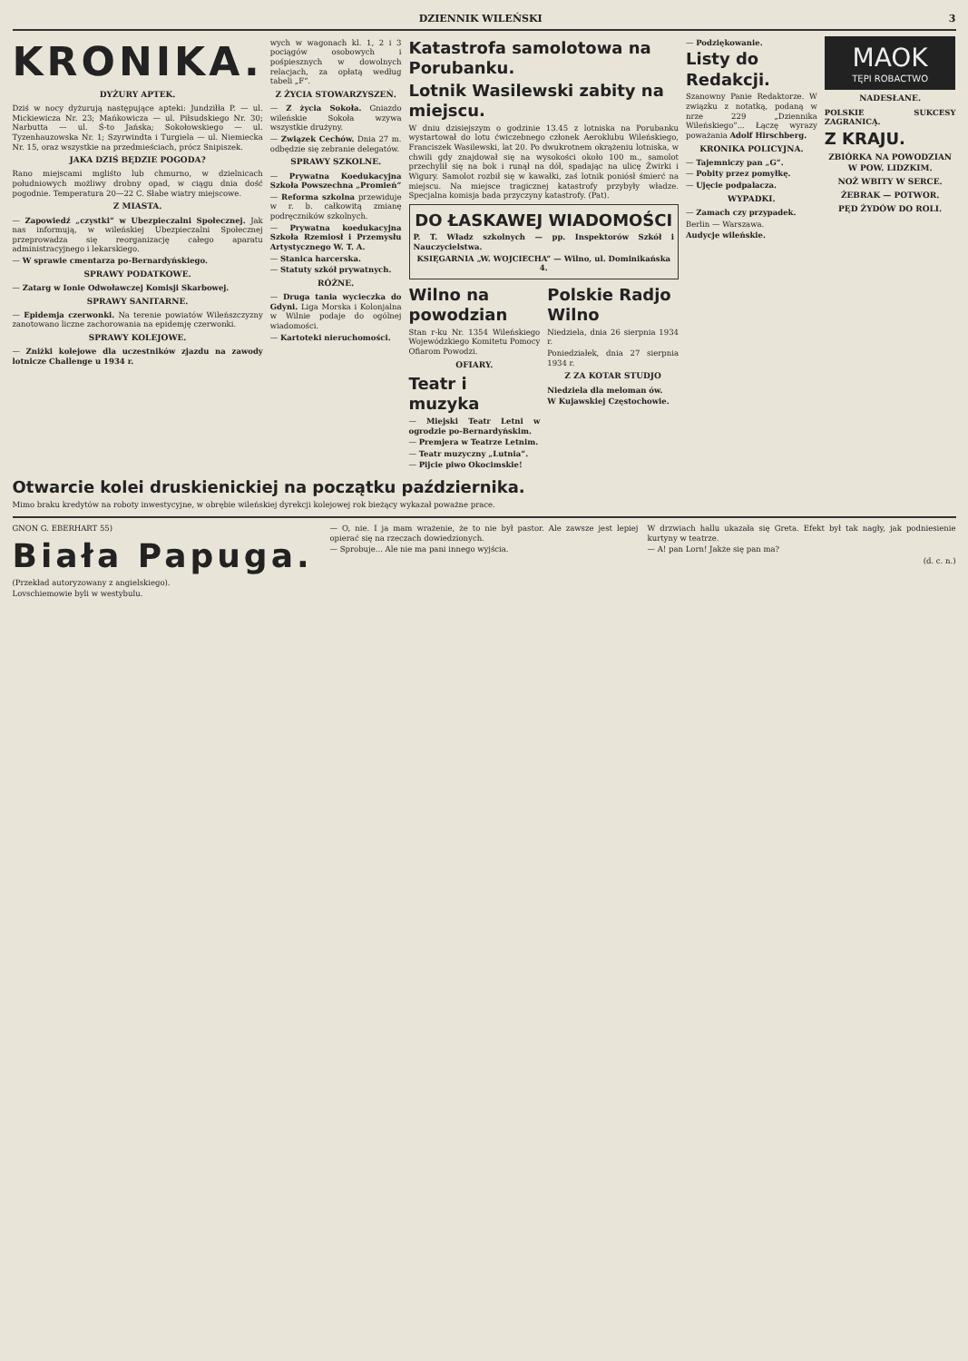DZIENNIK WILEŃSKI 3
KRONIKA.
DYŻURY APTEK.
Dziś w nocy dyżurują następujące apteki: Jundziłła P. — ul. Mickiewicza Nr. 23; Mańkowicza — ul. Piłsudskiego Nr. 30; Narbutta — ul. Ś-to Jańska; Sokołowskiego — ul. Tyzenhauzowska Nr. 1; Szyrwindta i Turgiela — ul. Niemiecka Nr. 15, oraz wszystkie na przedmieściach, prócz Snipiszek.
JAKA DZIŚ BĘDZIE POGODA?
Rano miejscami mgliśto lub chmurno, w dzielnicach południowych możliwy drobny opad, w ciągu dnia dość pogodnie. Temperatura 20—22 C. Słabe wiatry miejscowe.
Z MIASTA.
— Zapowiedź „czystki” w Ubezpieczalni Społecznej. Jak nas informują, w wileńskiej Ubezpieczalni Społecznej przeprowadza się reorganizację całego aparatu administracyjnego i lekarskiego.
— W sprawie cmentarza po-Bernardyńskiego.
SPRAWY PODATKOWE.
— Zatarg w Ionie Odwoławczej Komisji Skarbowej.
SPRAWY SANITARNE.
— Epidemja czerwonki. Na terenie powiatów Wileńszczyzny zanotowano liczne zachorowania na epidemję czerwonki.
SPRAWY KOLEJOWE.
— Zniżki kolejowe dla uczestników zjazdu na zawody lotnicze Challenge u 1934 r.
wych w wagonach kl. 1, 2 i 3 pociągów osobowych i pośpiesznych w dowolnych relacjach, za opłatą według tabeli „F”.
Z ŻYCIA STOWARZYSZEŃ.
— Z życia Sokoła. Gniazdo wileńskie Sokoła wzywa wszystkie drużyny.
— Związek Cechów. Dnia 27 m. odbędzie się zebranie delegatów.
SPRAWY SZKOLNE.
— Prywatna Koedukacyjna Szkoła Powszechna „Promień”
— Reforma szkolna przewiduje w r. b. całkowitą zmianę podręczników szkolnych.
— Prywatna koedukacyjna Szkoła Rzemiosł i Przemysłu Artystycznego W. T. A.
— Stanica harcerska.
— Statuty szkół prywatnych.
RÓŻNE.
— Druga tania wycieczka do Gdyni. Liga Morska i Kolonjalna w Wilnie podaje do ogólnej wiadomości.
— Kartoteki nieruchomości.
Katastrofa samolotowa na Porubanku.
Lotnik Wasilewski zabity na miejscu.
W dniu dzisiejszym o godzinie 13.45 z lotniska na Porubanku wystartował do lotu ćwiczebnego członek Aeroklubu Wileńskiego, Franciszek Wasilewski, lat 20. Po dwukrotnem okrążeniu lotniska, w chwili gdy znajdował się na wysokości około 100 m., samolot przechylił się na bok i runął na dół, spadając na ulicę Żwirki i Wigury. Samolot rozbił się w kawałki, zaś lotnik poniósł śmierć na miejscu. Na miejsce tragicznej katastrofy przybyły władze. Specjalna komisja bada przyczyny katastrofy. (Pat).
DO ŁASKAWEJ WIADOMOŚCI
P. T. Władz szkolnych — pp. Inspektorów Szkół i Nauczycielstwa.
KSIĘGARNIA „W. WOJCIECHA” — Wilno, ul. Dominikańska 4.
Wilno na powodzian
Stan r-ku Nr. 1354 Wileńskiego Wojewódzkiego Komitetu Pomocy Ofiarom Powodzi.
OFIARY.
Teatr i muzyka
— Miejski Teatr Letni w ogrodzie po-Bernardyńskim.
— Premjera w Teatrze Letnim.
— Teatr muzyczny „Lutnia”.
— Pijcie piwo Okocimskie!
Polskie Radjo Wilno
Niedziela, dnia 26 sierpnia 1934 r.
Poniedziałek, dnia 27 sierpnia 1934 r.
Z ZA KOTAR STUDJO
Niedziela dla meloman ów.
W Kujawskiej Częstochowie.
— Podziękowanie.
Listy do Redakcji.
Szanowny Panie Redaktorze. W związku z notatką, podaną w nrze 229 „Dziennika Wileńskiego”... Łączę wyrazy poważania Adolf Hirschberg.
KRONIKA POLICYJNA.
— Tajemniczy pan „G”.
— Pobity przez pomyłkę.
— Ujęcie podpalacza.
WYPADKI.
— Zamach czy przypadek.
Berlin — Warszawa.
Audycje wileńskie.
MAOK
TĘPI ROBACTWO
NADESŁANE.
POLSKIE SUKCESY ZAGRANICĄ.
Z KRAJU.
ZBIÓRKA NA POWODZIAN W POW. LIDZKIM.
NOŻ WBITY W SERCE.
ŻEBRAK — POTWOR.
PĘD ŻYDÓW DO ROLI.
Otwarcie kolei druskienickiej na początku października.
Mimo braku kredytów na roboty inwestycyjne, w obrębie wileńskiej dyrekcji kolejowej rok bieżący wykazał poważne prace.
GNON G. EBERHART 55)
Biała Papuga.
(Przekład autoryzowany z angielskiego).
Lovschiemowie byli w westybulu.
— O, nie. I ja mam wrażenie, że to nie był pastor. Ale zawsze jest lepiej opierać się na rzeczach dowiedzionych.
— Sprobuje... Ale nie ma pani innego wyjścia.
W drzwiach hallu ukazała się Greta. Efekt był tak nagły, jak podniesienie kurtyny w teatrze.
— A! pan Lorn! Jakże się pan ma?
(d. c. n.)